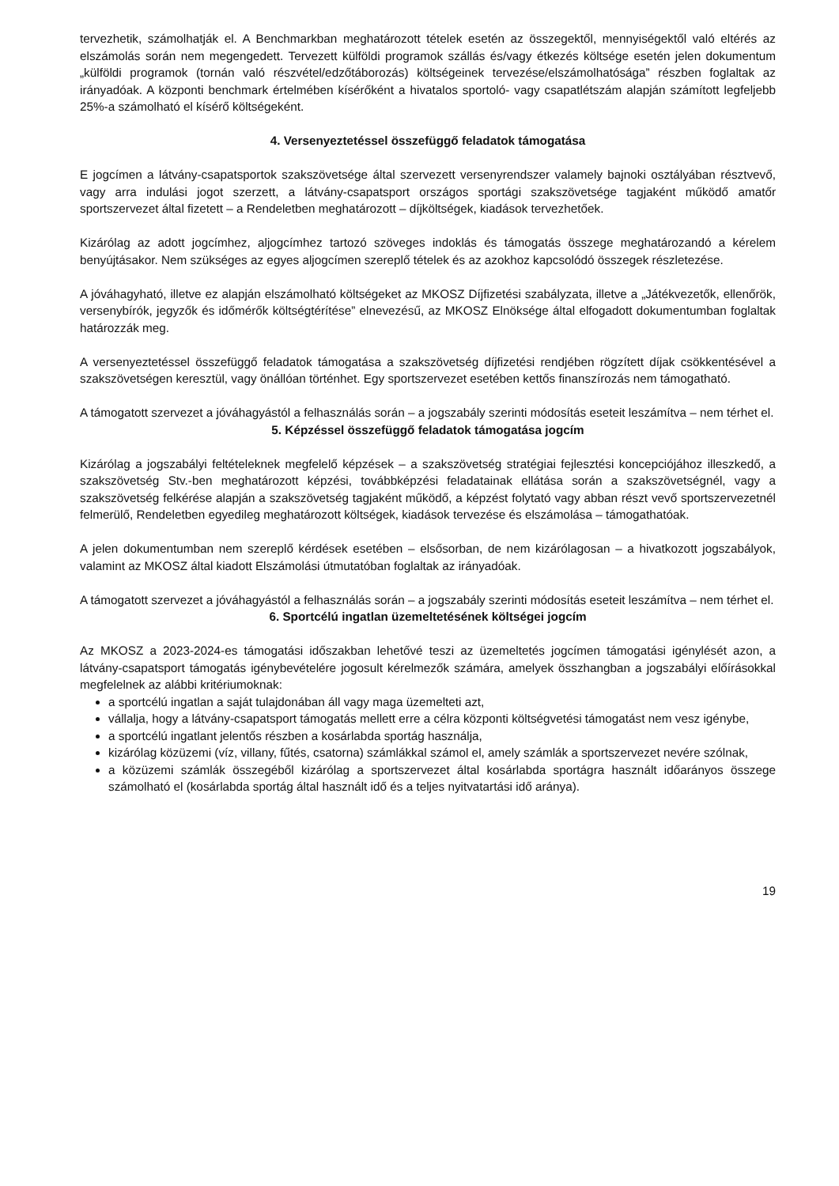tervezhetik, számolhatják el. A Benchmarkban meghatározott tételek esetén az összegektől, mennyiségektől való eltérés az elszámolás során nem megengedett. Tervezett külföldi programok szállás és/vagy étkezés költsége esetén jelen dokumentum „külföldi programok (tornán való részvétel/edzőtáborozás) költségeinek tervezése/elszámolhatósága” részben foglaltak az irányadóak. A központi benchmark értelmében kísérőként a hivatalos sportoló- vagy csapatlétszám alapján számított legfeljebb 25%-a számolható el kísérő költségeként.
4. Versenyeztetéssel összefüggő feladatok támogatása
E jogcímen a látvány-csapatsportok szakszövetsége által szervezett versenyrendszer valamely bajnoki osztályában résztvevő, vagy arra indulási jogot szerzett, a látvány-csapatsport országos sportági szakszövetsége tagjaként működő amatőr sportszervezet által fizetett – a Rendeletben meghatározott – díjköltségek, kiadások tervezhetőek.
Kizárólag az adott jogcímhez, aljogcímhez tartozó szöveges indoklás és támogatás összege meghatározandó a kérelem benyújtásakor. Nem szükséges az egyes aljogcímen szereplő tételek és az azokhoz kapcsolódó összegek részletezése.
A jóváhagyható, illetve ez alapján elszámolható költségeket az MKOSZ Díjfizetési szabályzata, illetve a „Játékvezetők, ellenőrök, versenybírók, jegyzők és időmérők költségtérítése” elnevezésű, az MKOSZ Elnöksége által elfogadott dokumentumban foglaltak határozzák meg.
A versenyeztetéssel összefüggő feladatok támogatása a szakszövetség díjfizetési rendjében rögzített díjak csökkentésével a szakszövetségen keresztül, vagy önállóan történhet. Egy sportszervezet esetében kettős finanszírozás nem támogatható.
A támogatott szervezet a jóváhagyástól a felhasználás során – a jogszabály szerinti módosítás eseteit leszámítva – nem térhet el.
5. Képzéssel összefüggő feladatok támogatása jogcím
Kizárólag a jogszabályi feltételeknek megfelelő képzések – a szakszövetség stratégiai fejlesztési koncepciójához illeszkedő, a szakszövetség Stv.-ben meghatározott képzési, továbbképzési feladatainak ellátása során a szakszövetségnél, vagy a szakszövetség felkérése alapján a szakszövetség tagjaként működő, a képzést folytató vagy abban részt vevő sportszervezetnél felmerülő, Rendeletben egyedileg meghatározott költségek, kiadások tervezése és elszámolása – támogathatóak.
A jelen dokumentumban nem szereplő kérdések esetében – elsősorban, de nem kizárólagosan – a hivatkozott jogszabályok, valamint az MKOSZ által kiadott Elszámolási útmutatóban foglaltak az irányadóak.
A támogatott szervezet a jóváhagyástól a felhasználás során – a jogszabály szerinti módosítás eseteit leszámítva – nem térhet el.
6. Sportcélú ingatlan üzemeltetésének költségei jogcím
Az MKOSZ a 2023-2024-es támogatási időszakban lehetővé teszi az üzemeltetés jogcímen támogatási igénylését azon, a látvány-csapatsport támogatás igénybevételére jogosult kérelmezők számára, amelyek összhangban a jogszabályi előírásokkal megfelelnek az alábbi kritériumoknak:
a sportcélú ingatlan a saját tulajdonában áll vagy maga üzemelteti azt,
vállalja, hogy a látvány-csapatsport támogatás mellett erre a célra központi költségvetési támogatást nem vesz igénybe,
a sportcélú ingatlant jelentős részben a kosárlabda sportág használja,
kizárólag közüzemi (víz, villany, fűtés, csatorna) számlákkal számol el, amely számlák a sportszervezet nevére szólnak,
a közüzemi számlák összegéből kizárólag a sportszervezet által kosárlabda sportágra használt időarányos összege számolható el (kosárlabda sportág által használt idő és a teljes nyitvatartási idő aránya).
19